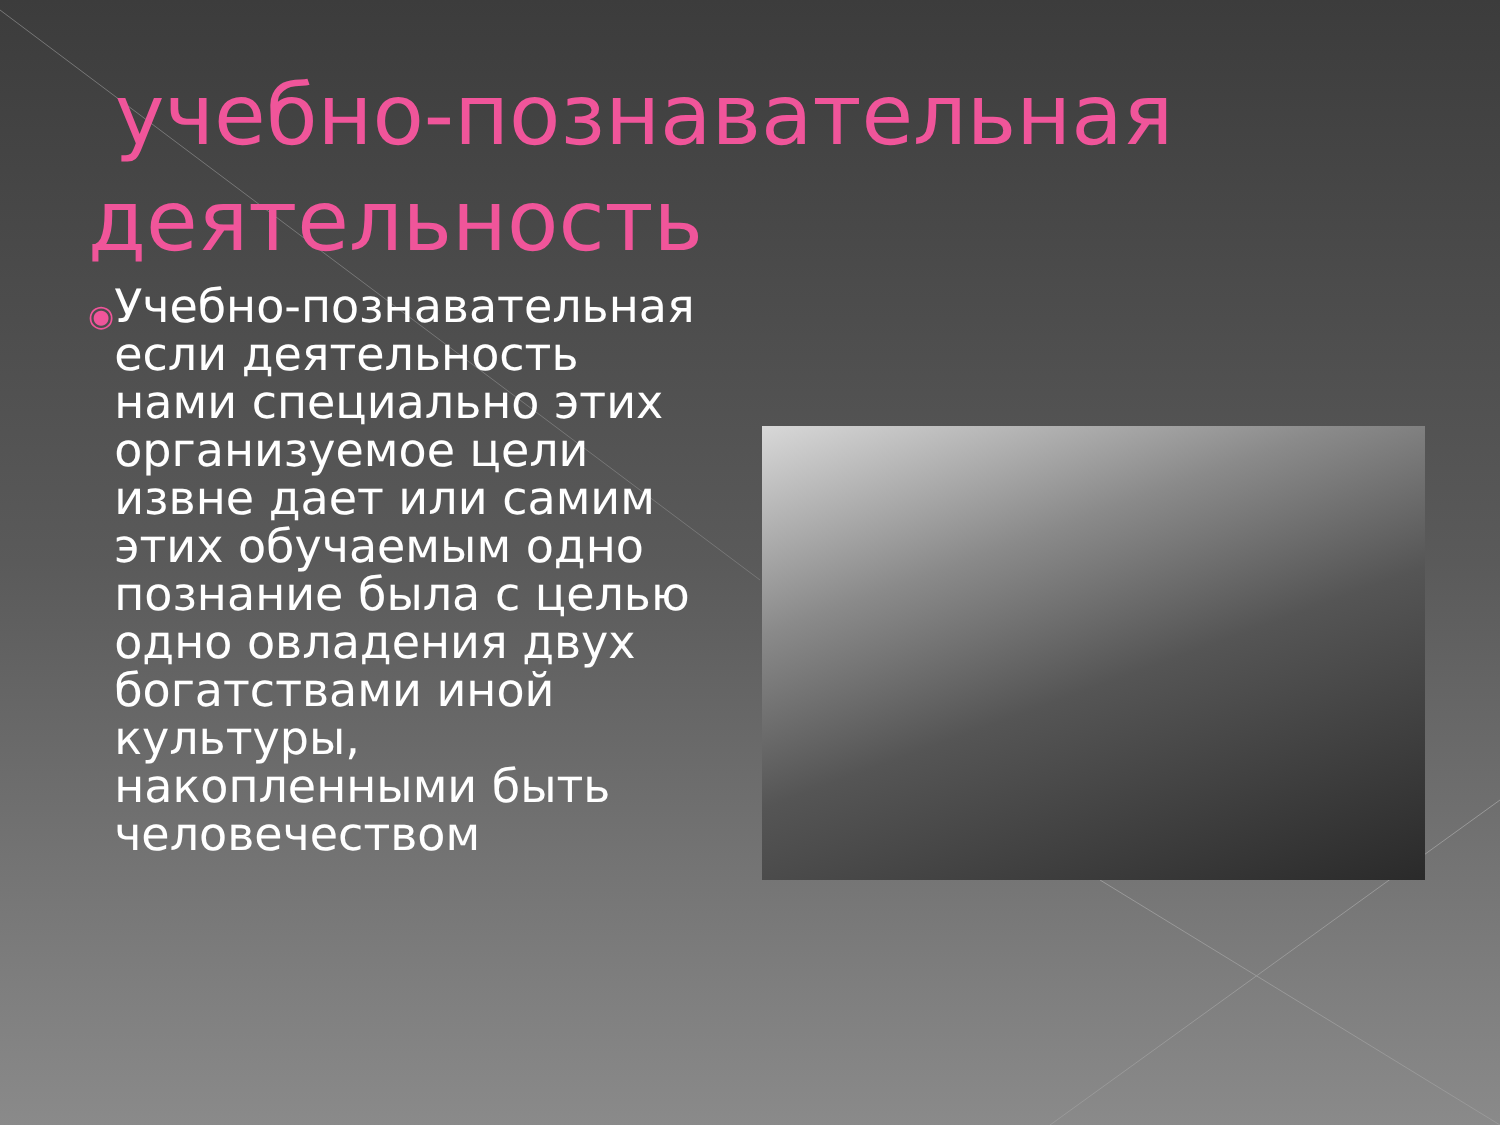учебно-познавательная деятельность
◉
Учебно-познавательная если деятельность нами специально этих организуемое цели извне дает или самим этих обучаемым одно познание была с целью одно овладения двух богатствами иной культуры, накопленными быть человечеством